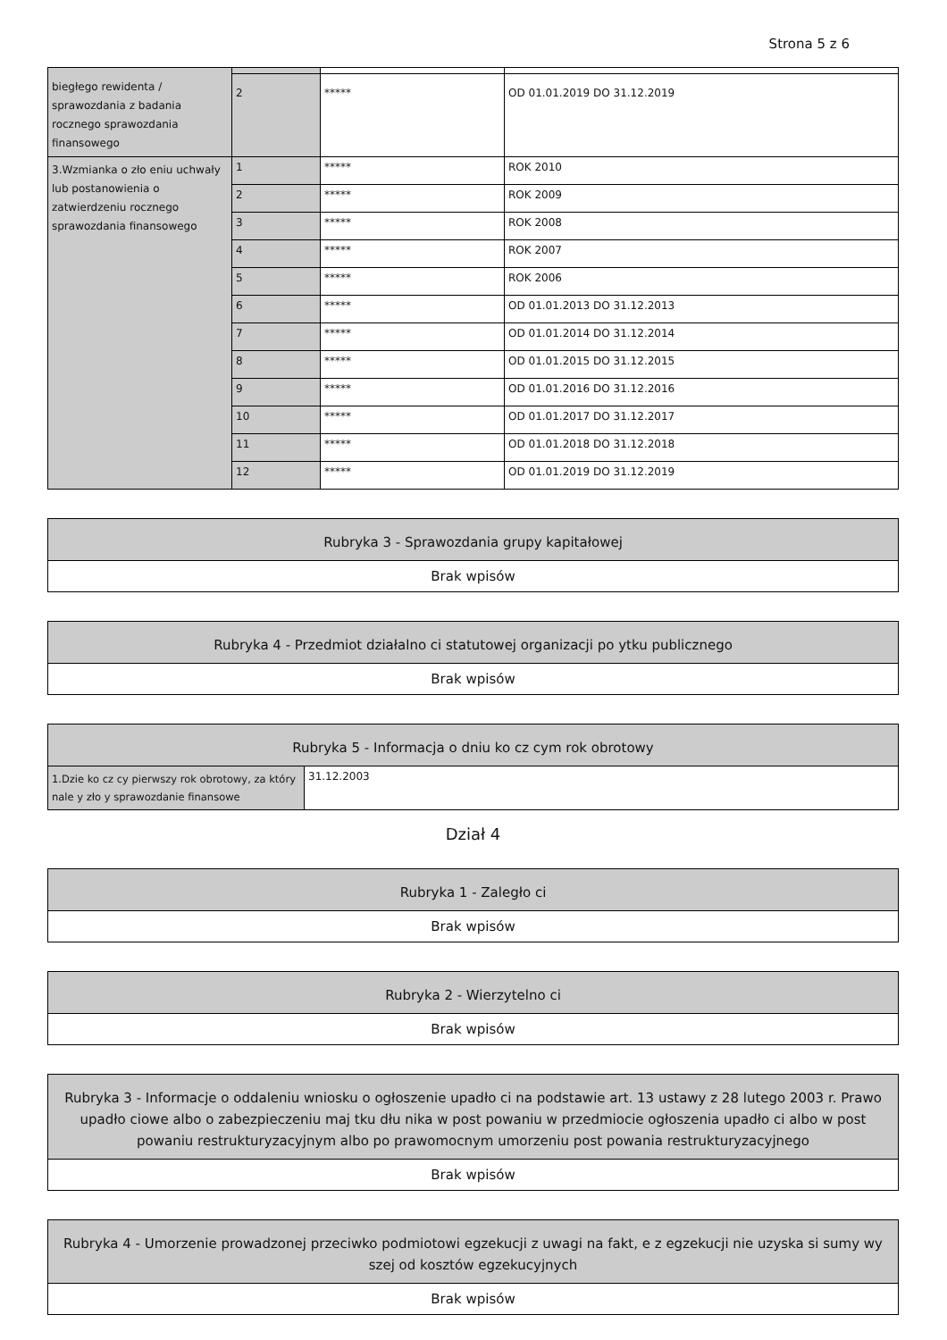Strona 5 z 6
| biegłego rewidenta / sprawozdania z badania rocznego sprawozdania finansowego | 2 | ***** | OD 01.01.2019 DO 31.12.2019 |
| 3.Wzmianka o zło eniu uchwały lub postanowienia o zatwierdzeniu rocznego sprawozdania finansowego | 1 | ***** | ROK 2010 |
| | 2 | ***** | ROK 2009 |
| | 3 | ***** | ROK 2008 |
| | 4 | ***** | ROK 2007 |
| | 5 | ***** | ROK 2006 |
| | 6 | ***** | OD 01.01.2013 DO 31.12.2013 |
| | 7 | ***** | OD 01.01.2014 DO 31.12.2014 |
| | 8 | ***** | OD 01.01.2015 DO 31.12.2015 |
| | 9 | ***** | OD 01.01.2016 DO 31.12.2016 |
| | 10 | ***** | OD 01.01.2017 DO 31.12.2017 |
| | 11 | ***** | OD 01.01.2018 DO 31.12.2018 |
| | 12 | ***** | OD 01.01.2019 DO 31.12.2019 |
Rubryka 3 - Sprawozdania grupy kapitałowej
Brak wpisów
Rubryka 4 - Przedmiot działalno ci statutowej organizacji po ytku publicznego
Brak wpisów
Rubryka 5 - Informacja o dniu ko cz cym rok obrotowy
| 1.Dzie ko cz cy pierwszy rok obrotowy, za który nale y zło y sprawozdanie finansowe | 31.12.2003 |
Dział 4
Rubryka 1 - Zaległo ci
Brak wpisów
Rubryka 2 - Wierzytelno ci
Brak wpisów
Rubryka 3 - Informacje o oddaleniu wniosku o ogłoszenie upadło ci na podstawie art. 13 ustawy z 28 lutego 2003 r. Prawo upadło ciowe albo o zabezpieczeniu maj tku dłu nika w post powaniu w przedmiocie ogłoszenia upadło ci albo w post powaniu restrukturyzacyjnym albo po prawomocnym umorzeniu post powania restrukturyzacyjnego
Brak wpisów
Rubryka 4 - Umorzenie prowadzonej przeciwko podmiotowi egzekucji z uwagi na fakt, e z egzekucji nie uzyska si sumy wy szej od kosztów egzekucyjnych
Brak wpisów